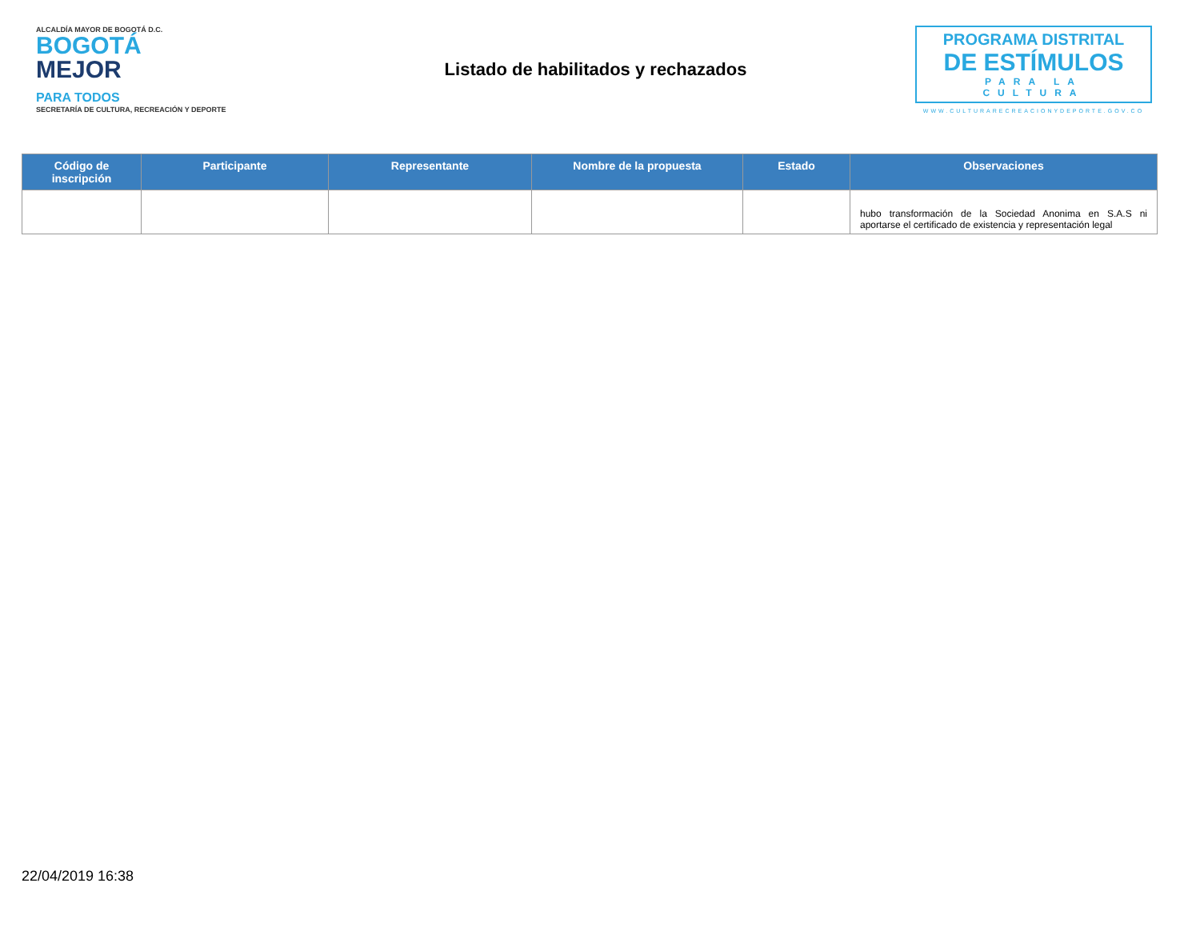ALCALDÍA MAYOR DE BOGOTÁ D.C.
BOGOTÁ
MEJOR
PARA TODOS
SECRETARÍA DE CULTURA, RECREACIÓN Y DEPORTE
Listado de habilitados y rechazados
PROGRAMA DISTRITAL
DE ESTÍMULOS
PARA LA CULTURA
WWW.CULTURARECREACIONYDEPORTE.GOV.CO
| Código de inscripción | Participante | Representante | Nombre de la propuesta | Estado | Observaciones |
| --- | --- | --- | --- | --- | --- |
| | | | | | hubo transformación de la Sociedad Anonima en S.A.S ni aportarse el certificado de existencia y representación legal |
22/04/2019 16:38